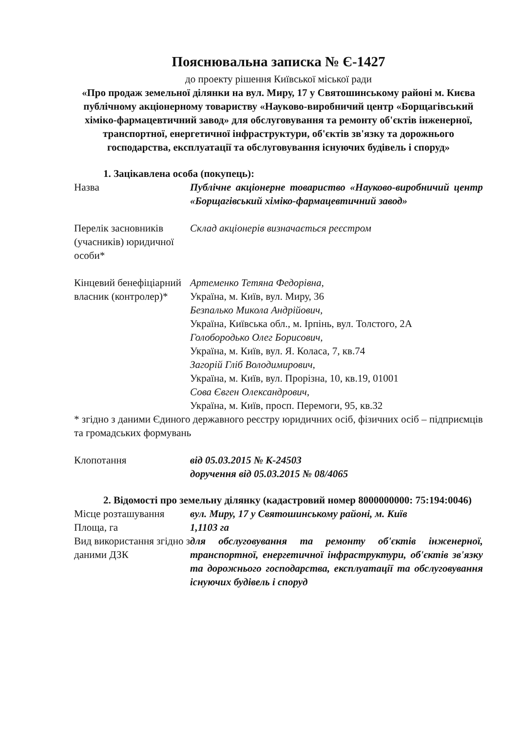Пояснювальна записка № Є-1427
до проекту рішення Київської міської ради
«Про продаж земельної ділянки на вул. Миру, 17 у Святошинському районі м. Києва публічному акціонерному товариству «Науково-виробничий центр «Борщагівський хіміко-фармацевтичний завод» для обслуговування та ремонту об'єктів інженерної, транспортної, енергетичної інфраструктури, об'єктів зв'язку та дорожнього господарства, експлуатації та обслуговування існуючих будівель і споруд»
1. Зацікавлена особа (покупець):
| Назва | Публічне акціонерне товариство «Науково-виробничий центр «Борщагівський хіміко-фармацевтичний завод» |
| Перелік засновників (учасників) юридичної особи* | Склад акціонерів визначається реєстром |
| Кінцевий бенефіціарний власник (контролер)* | Артеменко Тетяна Федорівна, Україна, м. Київ, вул. Миру, 36 Безпалько Микола Андрійович, Україна, Київська обл., м. Ірпінь, вул. Толстого, 2А Голобородько Олег Борисович, Україна, м. Київ, вул. Я. Коласа, 7, кв.74 Загорій Гліб Володимирович, Україна, м. Київ, вул. Прорізна, 10, кв.19, 01001 Сова Євген Олександрович, Україна, м. Київ, просп. Перемоги, 95, кв.32 |
* згідно з даними Єдиного державного реєстру юридичних осіб, фізичних осіб – підприємців та громадських формувань
| Клопотання | від 05.03.2015 № К-24503 доручення від 05.03.2015 № 08/4065 |
2. Відомості про земельну ділянку (кадастровий номер 8000000000: 75:194:0046)
| Місце розташування | вул. Миру, 17 у Святошинському районі, м. Київ |
| Площа, га | 1,1103 га |
| Вид використання згідно з даними ДЗК | для обслуговування та ремонту об'єктів інженерної, транспортної, енергетичної інфраструктури, об'єктів зв'язку та дорожнього господарства, експлуатації та обслуговування існуючих будівель і споруд |